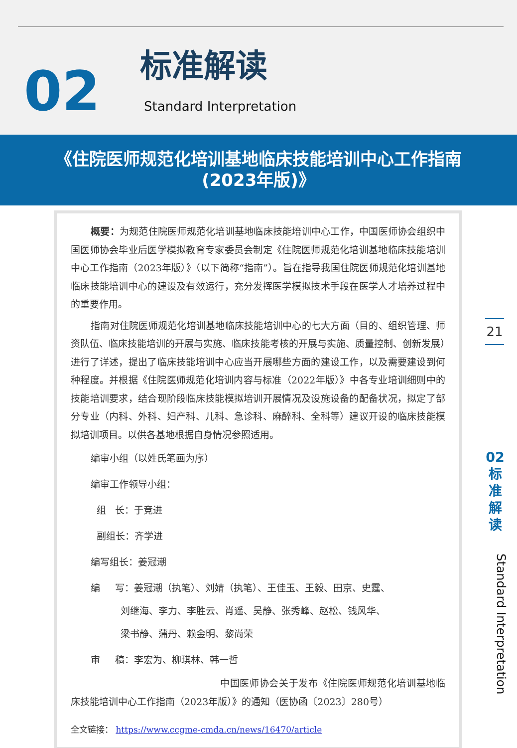02
标准解读
Standard Interpretation
《住院医师规范化培训基地临床技能培训中心工作指南
(2023年版)》
概要：为规范住院医师规范化培训基地临床技能培训中心工作，中国医师协会组织中国医师协会毕业后医学模拟教育专家委员会制定《住院医师规范化培训基地临床技能培训中心工作指南（2023年版）》（以下简称“指南”）。旨在指导我国住院医师规范化培训基地临床技能培训中心的建设及有效运行，充分发挥医学模拟技术手段在医学人才培养过程中的重要作用。
指南对住院医师规范化培训基地临床技能培训中心的七大方面（目的、组织管理、师资队伍、临床技能培训的开展与实施、临床技能考核的开展与实施、质量控制、创新发展）进行了详述，提出了临床技能培训中心应当开展哪些方面的建设工作，以及需要建设到何种程度。并根据《住院医师规范化培训内容与标准（2022年版）》中各专业培训细则中的技能培训要求，结合现阶段临床技能模拟培训开展情况及设施设备的配备状况，拟定了部分专业（内科、外科、妇产科、儿科、急诊科、麻醉科、全科等）建议开设的临床技能模拟培训项目。以供各基地根据自身情况参照适用。
编审小组（以姓氏笔画为序）
编审工作领导小组：
组 长：于竞进
副组长：齐学进
编写组长：姜冠潮
编 写：姜冠潮（执笔）、刘婧（执笔）、王佳玉、王毅、田京、史霆、
刘继海、李力、李胜云、肖遥、吴静、张秀峰、赵松、钱风华、
梁书静、蒲丹、赖金明、黎尚荣
审 稿：李宏为、柳琪林、韩一哲
中国医师协会关于发布《住院医师规范化培训基地临床技能培训中心工作指南（2023年版）》的通知（医协函〔2023〕280号）
全文链接： https://www.ccgme-cmda.cn/news/16470/article
21
02
标
准
解
读
Standard Interpretation